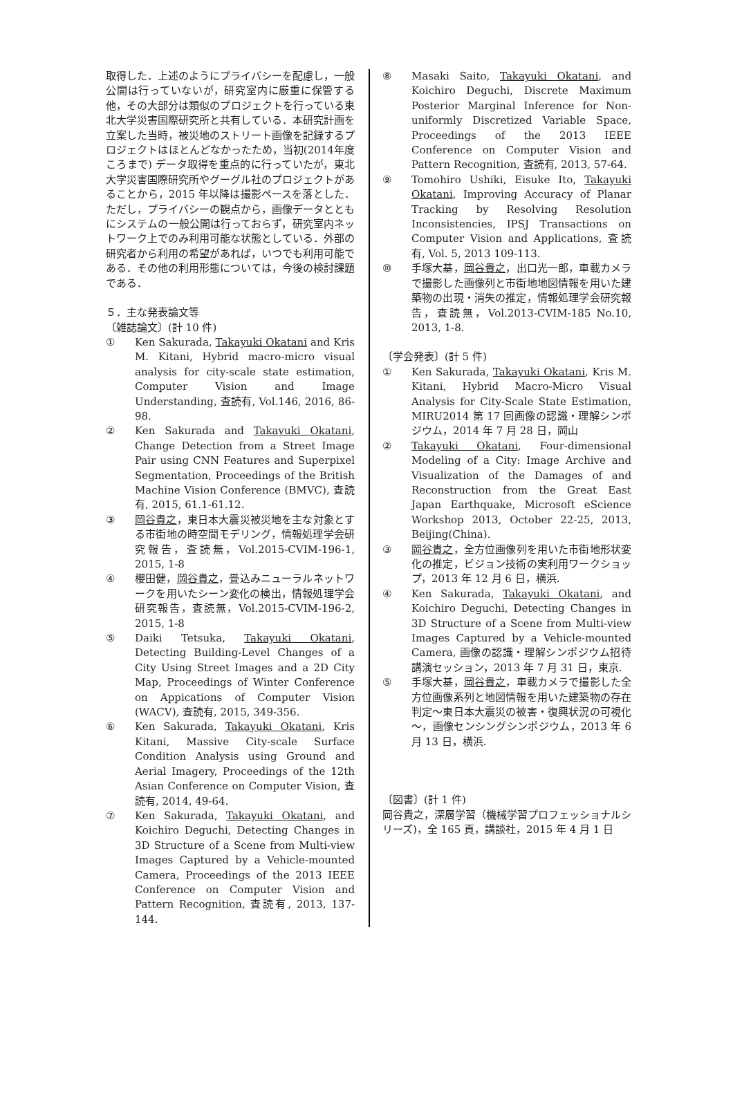取得した．上述のようにプライバシーを配慮し，一般公開は行っていないが，研究室内に厳重に保管する他，その大部分は類似のプロジェクトを行っている東北大学災害国際研究所と共有している．本研究計画を立案した当時，被災地のストリート画像を記録するプロジェクトはほとんどなかったため，当初(2014年度ころまで) データ取得を重点的に行っていたが，東北大学災害国際研究所やグーグル社のプロジェクトがあることから，2015 年以降は撮影ペースを落とした．ただし，プライバシーの観点から，画像データとともにシステムの一般公開は行っておらず，研究室内ネットワーク上でのみ利用可能な状態としている．外部の研究者から利用の希望があれば，いつでも利用可能である．その他の利用形態については，今後の検討課題である．
５．主な発表論文等
〔雑誌論文〕(計 10 件)
① Ken Sakurada, Takayuki Okatani and Kris M. Kitani, Hybrid macro-micro visual analysis for city-scale state estimation, Computer Vision and Image Understanding, 査読有, Vol.146, 2016, 86-98.
② Ken Sakurada and Takayuki Okatani, Change Detection from a Street Image Pair using CNN Features and Superpixel Segmentation, Proceedings of the British Machine Vision Conference (BMVC), 査読有, 2015, 61.1-61.12.
③ 岡谷貴之，東日本大震災被災地を主な対象とする市街地の時空間モデリング，情報処理学会研究報告，査読無，Vol.2015-CVIM-196-1, 2015, 1-8
④ 櫻田健，岡谷貴之，畳込みニューラルネットワークを用いたシーン変化の検出，情報処理学会研究報告，査読無，Vol.2015-CVIM-196-2, 2015, 1-8
⑤ Daiki Tetsuka, Takayuki Okatani, Detecting Building-Level Changes of a City Using Street Images and a 2D City Map, Proceedings of Winter Conference on Appications of Computer Vision (WACV), 査読有, 2015, 349-356.
⑥ Ken Sakurada, Takayuki Okatani, Kris Kitani, Massive City-scale Surface Condition Analysis using Ground and Aerial Imagery, Proceedings of the 12th Asian Conference on Computer Vision, 査読有, 2014, 49-64.
⑦ Ken Sakurada, Takayuki Okatani, and Koichiro Deguchi, Detecting Changes in 3D Structure of a Scene from Multi-view Images Captured by a Vehicle-mounted Camera, Proceedings of the 2013 IEEE Conference on Computer Vision and Pattern Recognition, 査読有, 2013, 137-144.
⑧ Masaki Saito, Takayuki Okatani, and Koichiro Deguchi, Discrete Maximum Posterior Marginal Inference for Non-uniformly Discretized Variable Space, Proceedings of the 2013 IEEE Conference on Computer Vision and Pattern Recognition, 査読有, 2013, 57-64.
⑨ Tomohiro Ushiki, Eisuke Ito, Takayuki Okatani, Improving Accuracy of Planar Tracking by Resolving Resolution Inconsistencies, IPSJ Transactions on Computer Vision and Applications, 査読有, Vol. 5, 2013 109-113.
⑩ 手塚大基，岡谷貴之，出口光一郎，車載カメラで撮影した画像列と市街地地図情報を用いた建築物の出現・消失の推定，情報処理学会研究報告，査読無，Vol.2013-CVIM-185 No.10, 2013, 1-8.
〔学会発表〕(計 5 件)
① Ken Sakurada, Takayuki Okatani, Kris M. Kitani, Hybrid Macro-Micro Visual Analysis for City-Scale State Estimation, MIRU2014 第 17 回画像の認識・理解シンポジウム，2014 年 7 月 28 日，岡山
② Takayuki Okatani, Four-dimensional Modeling of a City: Image Archive and Visualization of the Damages of and Reconstruction from the Great East Japan Earthquake, Microsoft eScience Workshop 2013, October 22-25, 2013, Beijing(China).
③ 岡谷貴之，全方位画像列を用いた市街地形状変化の推定，ビジョン技術の実利用ワークショップ，2013 年 12 月 6 日，横浜.
④ Ken Sakurada, Takayuki Okatani, and Koichiro Deguchi, Detecting Changes in 3D Structure of a Scene from Multi-view Images Captured by a Vehicle-mounted Camera, 画像の認識・理解シンポジウム招待講演セッション，2013 年 7 月 31 日，東京.
⑤ 手塚大基，岡谷貴之，車載カメラで撮影した全方位画像系列と地図情報を用いた建築物の存在判定～東日本大震災の被害・復興状況の可視化～，画像センシングシンポジウム，2013 年 6 月 13 日，横浜.
〔図書〕(計 1 件)
岡谷貴之，深層学習（機械学習プロフェッショナルシリーズ)，全 165 頁，講談社，2015 年 4 月 1 日